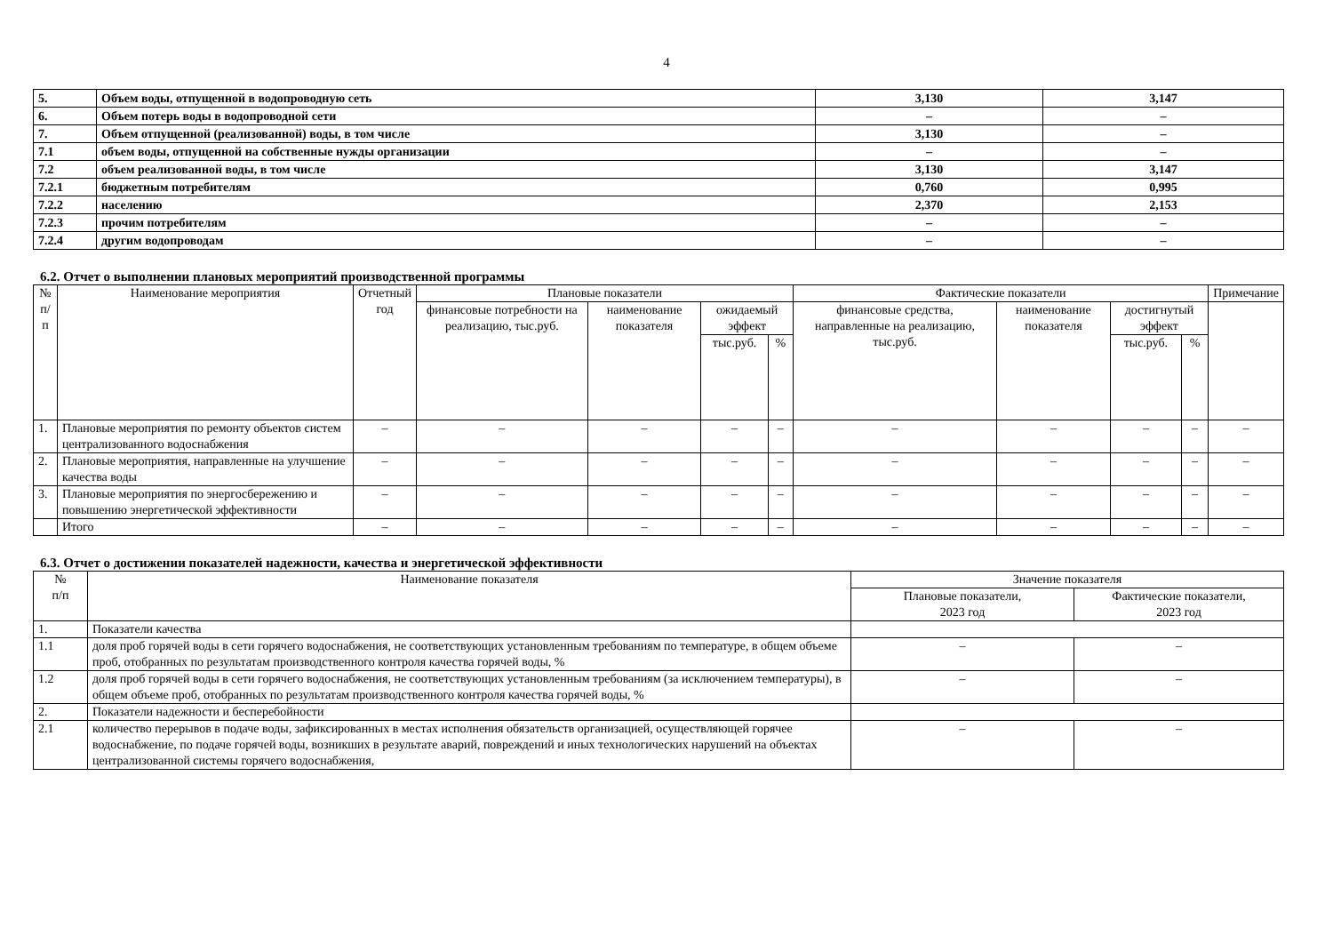4
| 5. | Объем воды, отпущенной в водопроводную сеть | 3,130 | 3,147 |
| 6. | Объем потерь воды в водопроводной сети | – | – |
| 7. | Объем отпущенной (реализованной) воды, в том числе | 3,130 | – |
| 7.1 | объем воды, отпущенной на собственные нужды организации | – | – |
| 7.2 | объем реализованной воды, в том числе | 3,130 | 3,147 |
| 7.2.1 | бюджетным потребителям | 0,760 | 0,995 |
| 7.2.2 | населению | 2,370 | 2,153 |
| 7.2.3 | прочим потребителям | – | – |
| 7.2.4 | другим водопроводам | – | – |
6.2. Отчет о выполнении плановых мероприятий производственной программы
| № п/п | Наименование мероприятия | Отчетный год | Плановые показатели | | | | Фактические показатели | | | | Примечание |
| --- | --- | --- | --- | --- | --- | --- | --- | --- | --- | --- | --- |
| | | | финансовые потребности на реализацию, тыс.руб. | наименование показателя | ожидаемый эффект | | финансовые средства, направленные на реализацию, тыс.руб. | наименование показателя | достигнутый эффект | | |
| | | | | | тыс.руб. | % | | | тыс.руб. | % | |
| 1. | Плановые мероприятия по ремонту объектов систем централизованного водоснабжения | – | – | – | – | – | – | – | – | – | – |
| 2. | Плановые мероприятия, направленные на улучшение качества воды | – | – | – | – | – | – | – | – | – | – |
| 3. | Плановые мероприятия по энергосбережению и повышению энергетической эффективности | – | – | – | – | – | – | – | – | – | – |
| | Итого | – | – | – | – | – | – | – | – | – | – |
6.3. Отчет о достижении показателей надежности, качества и энергетической эффективности
| № п/п | Наименование показателя | Значение показателя | |
| --- | --- | --- | --- |
| | | Плановые показатели, 2023 год | Фактические показатели, 2023 год |
| 1. | Показатели качества | | |
| 1.1 | доля проб горячей воды в сети горячего водоснабжения, не соответствующих установленным требованиям по температуре, в общем объеме проб, отобранных по результатам производственного контроля качества горячей воды, % | – | – |
| 1.2 | доля проб горячей воды в сети горячего водоснабжения, не соответствующих установленным требованиям (за исключением температуры), в общем объеме проб, отобранных по результатам производственного контроля качества горячей воды, % | – | – |
| 2. | Показатели надежности и бесперебойности | | |
| 2.1 | количество перерывов в подаче воды, зафиксированных в местах исполнения обязательств организацией, осуществляющей горячее водоснабжение, по подаче горячей воды, возникших в результате аварий, повреждений и иных технологических нарушений на объектах централизованной системы горячего водоснабжения, | – | – |